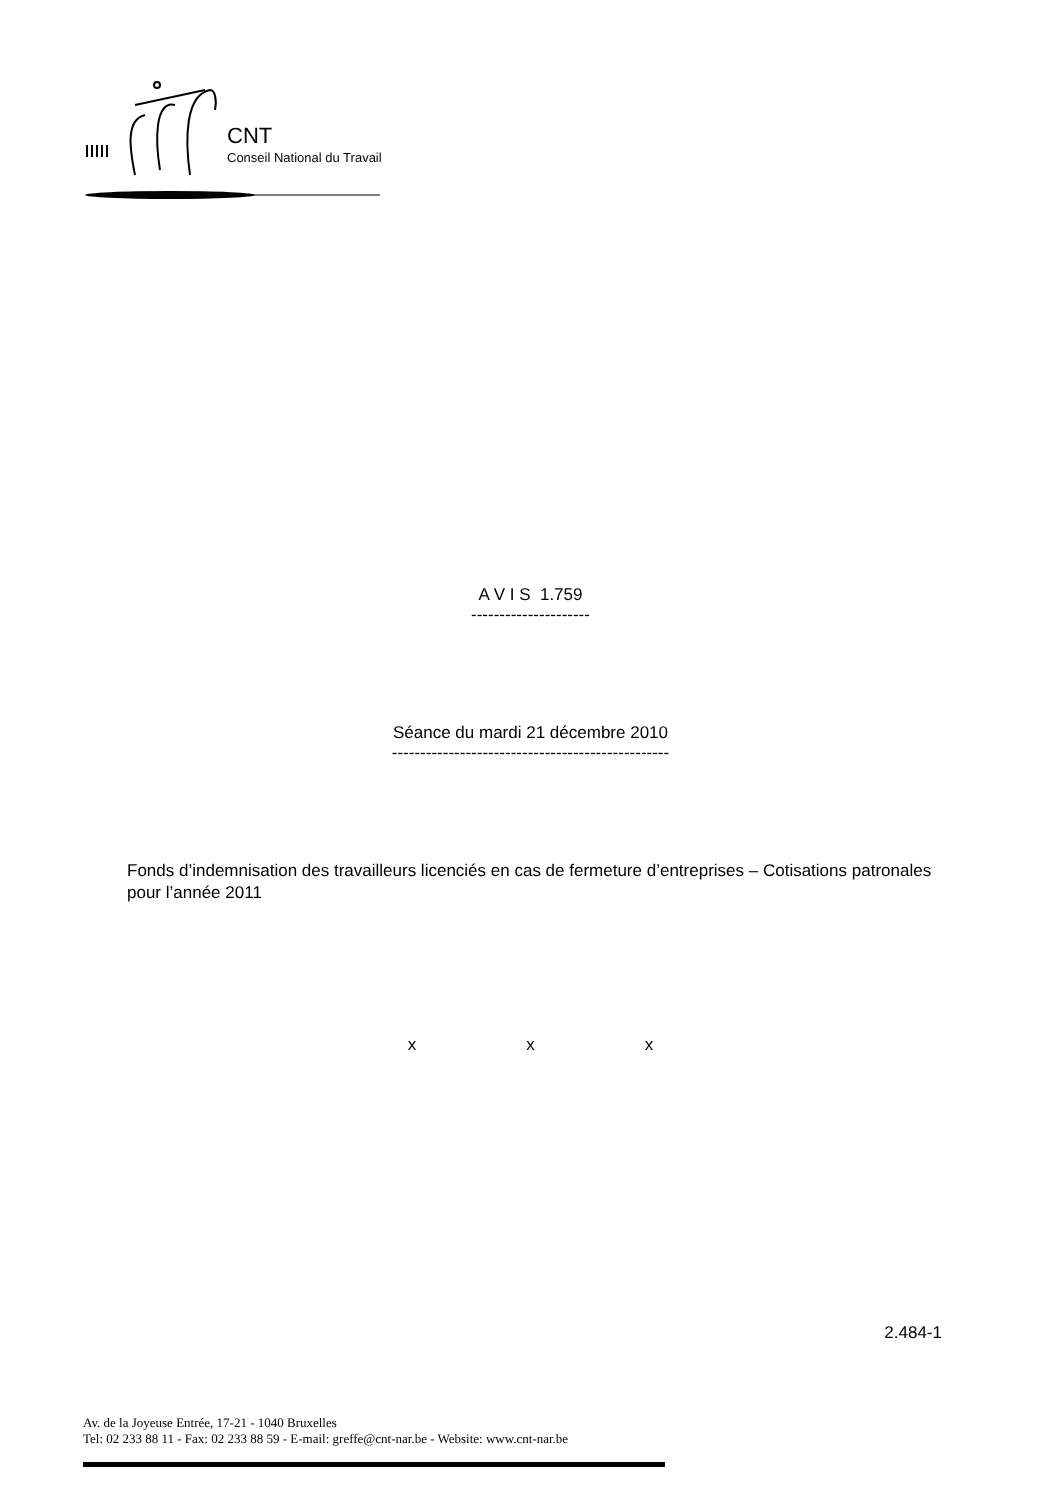CNT
Conseil National du Travail
A V I S 1.759
---------------------
Séance du mardi 21 décembre 2010
-------------------------------------------------
Fonds d’indemnisation des travailleurs licenciés en cas de fermeture d’entreprises – Cotisations patronales pour l’année 2011
x x x
2.484-1
Av. de la Joyeuse Entrée, 17-21 - 1040 Bruxelles
Tel: 02 233 88 11 - Fax: 02 233 88 59 - E-mail: greffe@cnt-nar.be - Website: www.cnt-nar.be